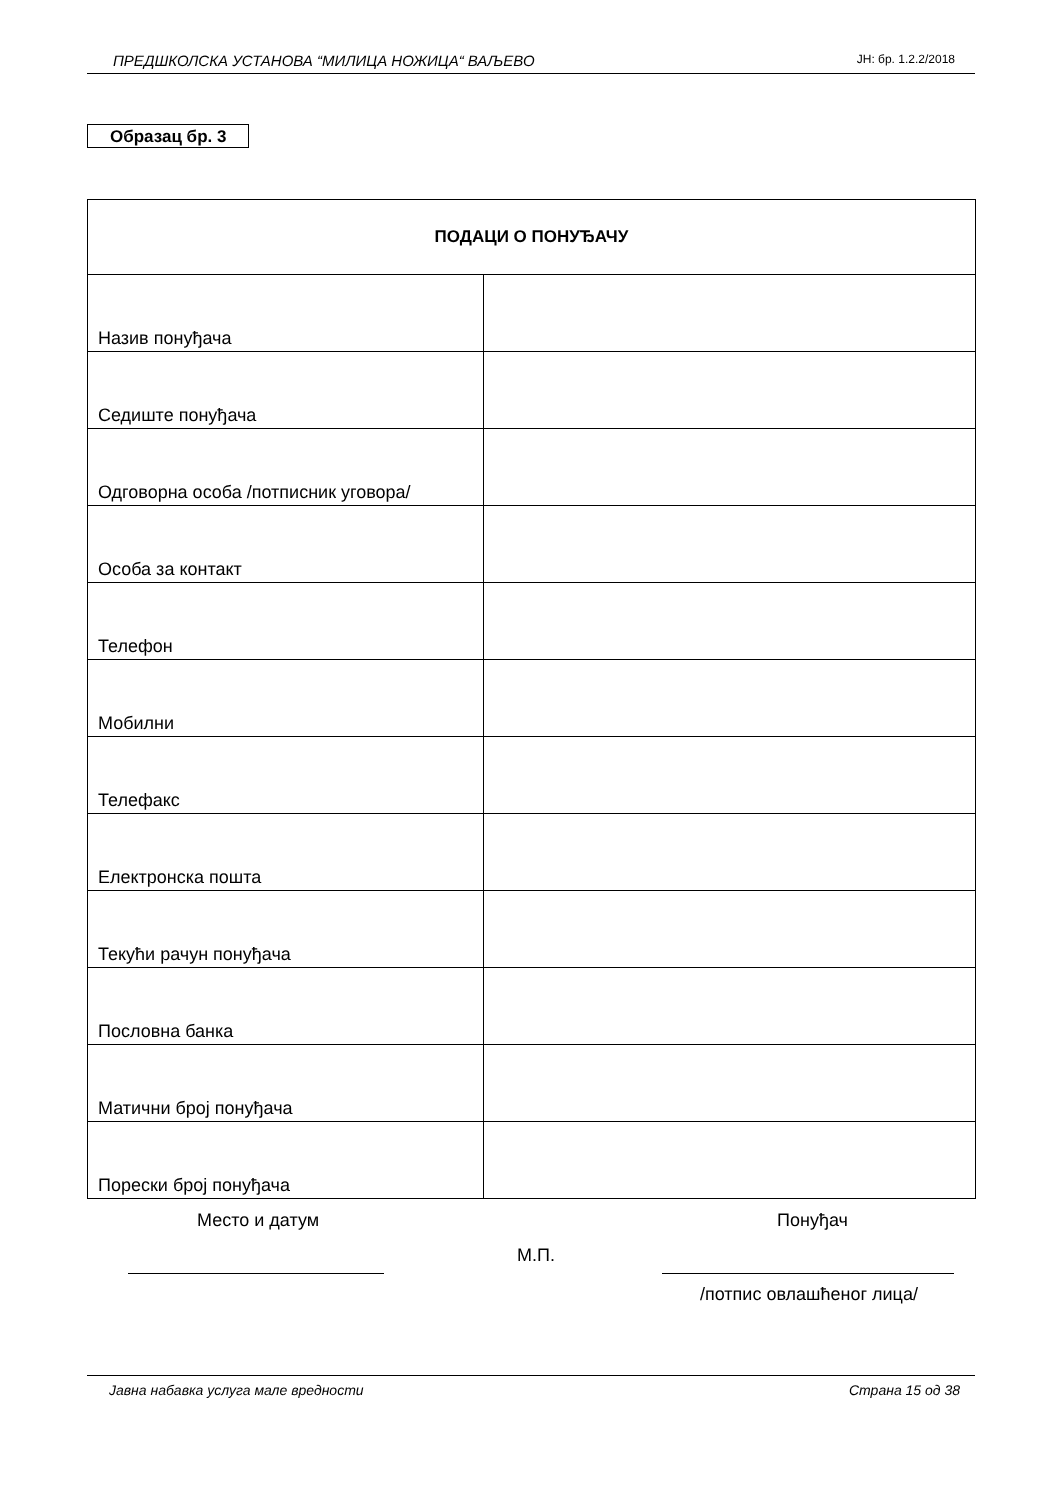ПРЕДШКОЛСКА УСТАНОВА “МИЛИЦА НОЖИЦА“ ВАЉЕВО ЈН: бр. 1.2.2/2018
Образац бр. 3
| ПОДАЦИ О ПОНУЂАЧУ | |
| --- | --- |
| Назив понуђача | |
| Седиште понуђача | |
| Одговорна особа /потписник уговора/ | |
| Особа за контакт | |
| Телефон | |
| Мобилни | |
| Телефакс | |
| Електронска пошта | |
| Текући рачун понуђача | |
| Пословна банка | |
| Матични број понуђача | |
| Порески број понуђача | |
Место и датум Понуђач
М.П.
/потпис овлашћеног лица/
Јавна набавка услуга мале вредности Страна 15 од 38